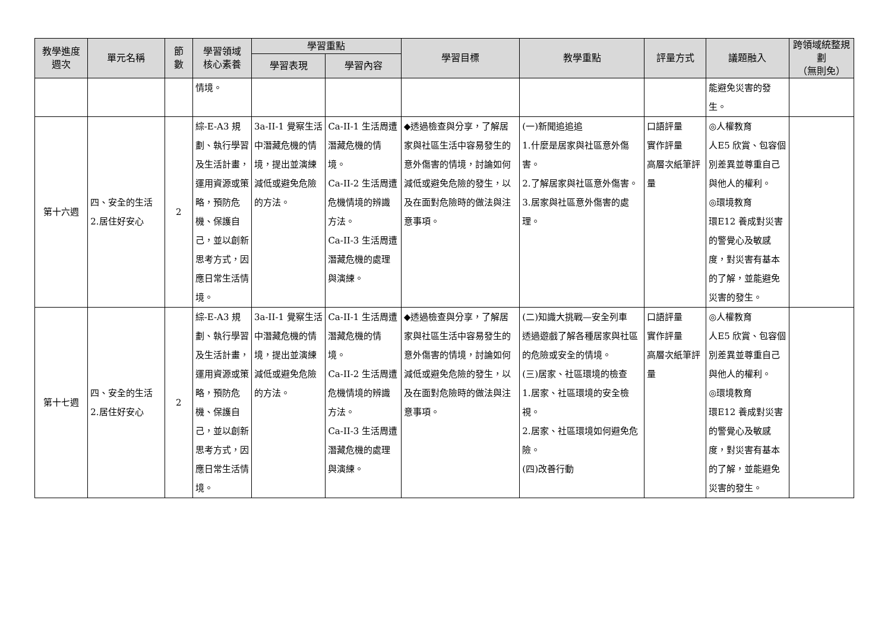| 教學進度 週次 | 單元名稱 | 節 數 | 學習領域 核心素養 | 學習重點 | | 學習目標 | 教學重點 | 評量方式 | 議題融入 | 跨領域統整規劃 （無則免） |
| --- | --- | --- | --- | --- | --- | --- | --- | --- | --- | --- |
| | | | | 學習表現 | 學習內容 | | | | | |
| | | | 情境。 | | | | | | 能避免災害的發生。 | |
| 第十六週 | 四、安全的生活 2.居住好安心 | 2 | 綜-E-A3 規劃、執行學習及生活計畫，運用資源或策略，預防危機、保護自己，並以創新思考方式，因應日常生活情境。 | 3a-II-1 覺察生活中潛藏危機的情境，提出並演練減低或避免危險的方法。 | Ca-II-1 生活周遭潛藏危機的情境。 Ca-II-2 生活周遭危機情境的辨識方法。 Ca-II-3 生活周遭潛藏危機的處理與演練。 | ◆透過檢查與分享，了解居家與社區生活中容易發生的意外傷害的情境，討論如何減低或避免危險的發生，以及在面對危險時的做法與注意事項。 | (一)新聞追追追 1.什麼是居家與社區意外傷害。 2.了解居家與社區意外傷害。 3.居家與社區意外傷害的處理。 | 口語評量 實作評量 高層次紙筆評量 | ◎人權教育 人E5 欣賞、包容個別差異並尊重自己與他人的權利。 ◎環境教育 環E12 養成對災害的警覺心及敏感度，對災害有基本的了解，並能避免災害的發生。 | |
| 第十七週 | 四、安全的生活 2.居住好安心 | 2 | 綜-E-A3 規劃、執行學習及生活計畫，運用資源或策略，預防危機、保護自己，並以創新思考方式，因應日常生活情境。 | 3a-II-1 覺察生活中潛藏危機的情境，提出並演練減低或避免危險的方法。 | Ca-II-1 生活周遭潛藏危機的情境。 Ca-II-2 生活周遭危機情境的辨識方法。 Ca-II-3 生活周遭潛藏危機的處理與演練。 | ◆透過檢查與分享，了解居家與社區生活中容易發生的意外傷害的情境，討論如何減低或避免危險的發生，以及在面對危險時的做法與注意事項。 | (二)知識大挑戰—安全列車 透過遊戲了解各種居家與社區的危險或安全的情境。 (三)居家、社區環境的檢查 1.居家、社區環境的安全檢視。 2.居家、社區環境如何避免危險。 (四)改善行動 | 口語評量 實作評量 高層次紙筆評量 | ◎人權教育 人E5 欣賞、包容個別差異並尊重自己與他人的權利。 ◎環境教育 環E12 養成對災害的警覺心及敏感度，對災害有基本的了解，並能避免災害的發生。 | |